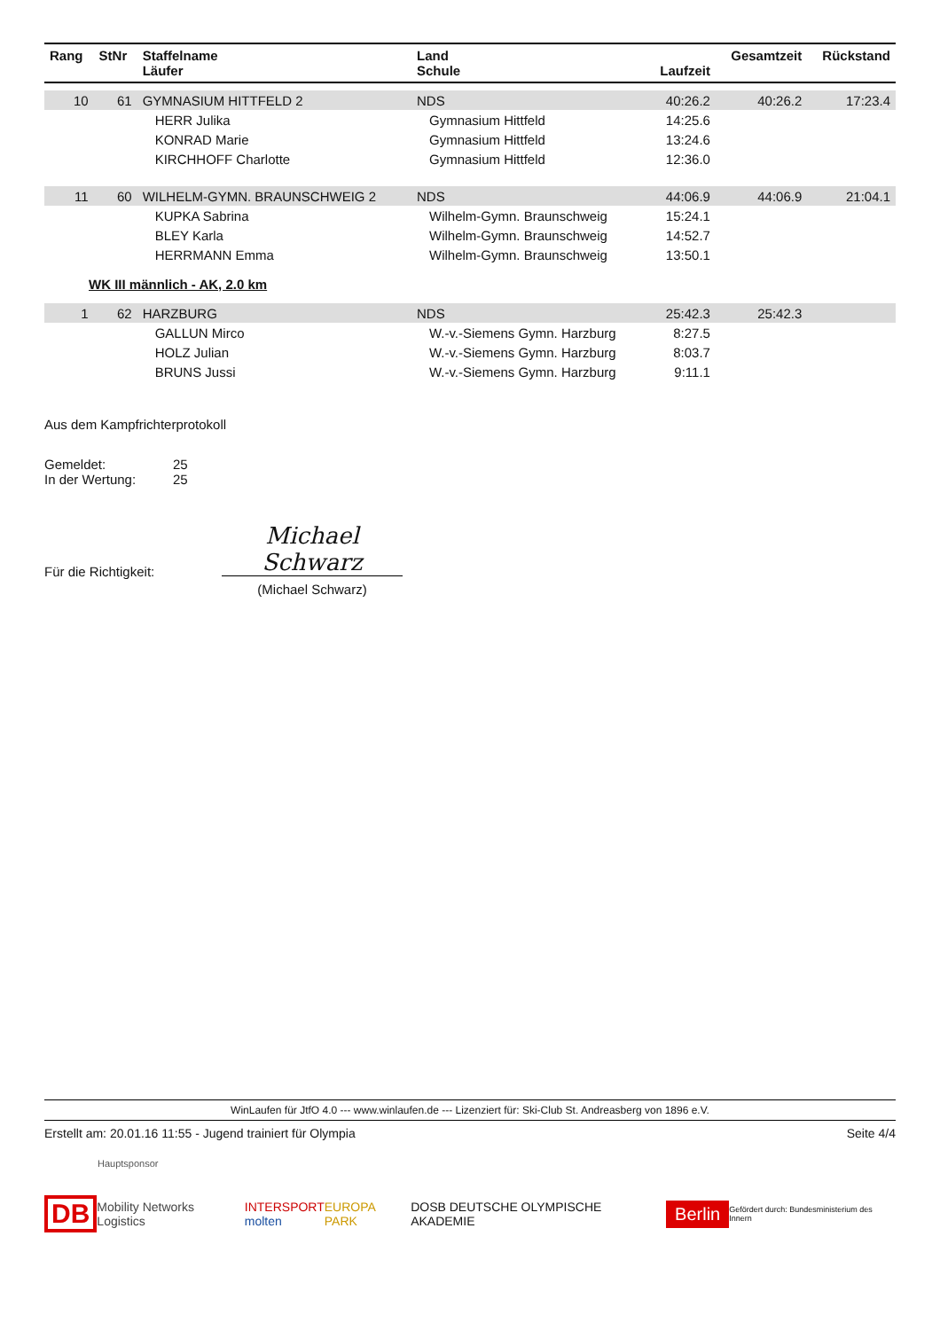| Rang | StNr | Staffelname Läufer | Land Schule | Laufzeit | Gesamtzeit | Rückstand |
| --- | --- | --- | --- | --- | --- | --- |
| 10 | 61 | GYMNASIUM HITTFELD 2 | NDS | 40:26.2 | 40:26.2 | 17:23.4 |
| | | HERR Julika | Gymnasium Hittfeld | 14:25.6 | | |
| | | KONRAD Marie | Gymnasium Hittfeld | 13:24.6 | | |
| | | KIRCHHOFF Charlotte | Gymnasium Hittfeld | 12:36.0 | | |
| 11 | 60 | WILHELM-GYMN. BRAUNSCHWEIG 2 | NDS | 44:06.9 | 44:06.9 | 21:04.1 |
| | | KUPKA Sabrina | Wilhelm-Gymn. Braunschweig | 15:24.1 | | |
| | | BLEY Karla | Wilhelm-Gymn. Braunschweig | 14:52.7 | | |
| | | HERRMANN Emma | Wilhelm-Gymn. Braunschweig | 13:50.1 | | |
| WK III männlich - AK, 2.0 km | | | | | | |
| 1 | 62 | HARZBURG | NDS | 25:42.3 | 25:42.3 | |
| | | GALLUN Mirco | W.-v.-Siemens Gymn. Harzburg | 8:27.5 | | |
| | | HOLZ Julian | W.-v.-Siemens Gymn. Harzburg | 8:03.7 | | |
| | | BRUNS Jussi | W.-v.-Siemens Gymn. Harzburg | 9:11.1 | | |
Aus dem Kampfrichterprotokoll
Gemeldet: 25
In der Wertung: 25
Für die Richtigkeit:
Michael Schwarz
(Michael Schwarz)
WinLaufen für JtfO 4.0 --- www.winlaufen.de --- Lizenziert für: Ski-Club St. Andreasberg von 1896 e.V.
Erstellt am: 20.01.16 11:55 - Jugend trainiert für Olympia Seite 4/4
Hauptsponsor
DB Mobility Networks Logistics INTERSPORT
molten EUROPA PARK DOSB DEUTSCHE OLYMPISCHE AKADEMIE Berlin Gefördert durch: Bundesministerium des Innern